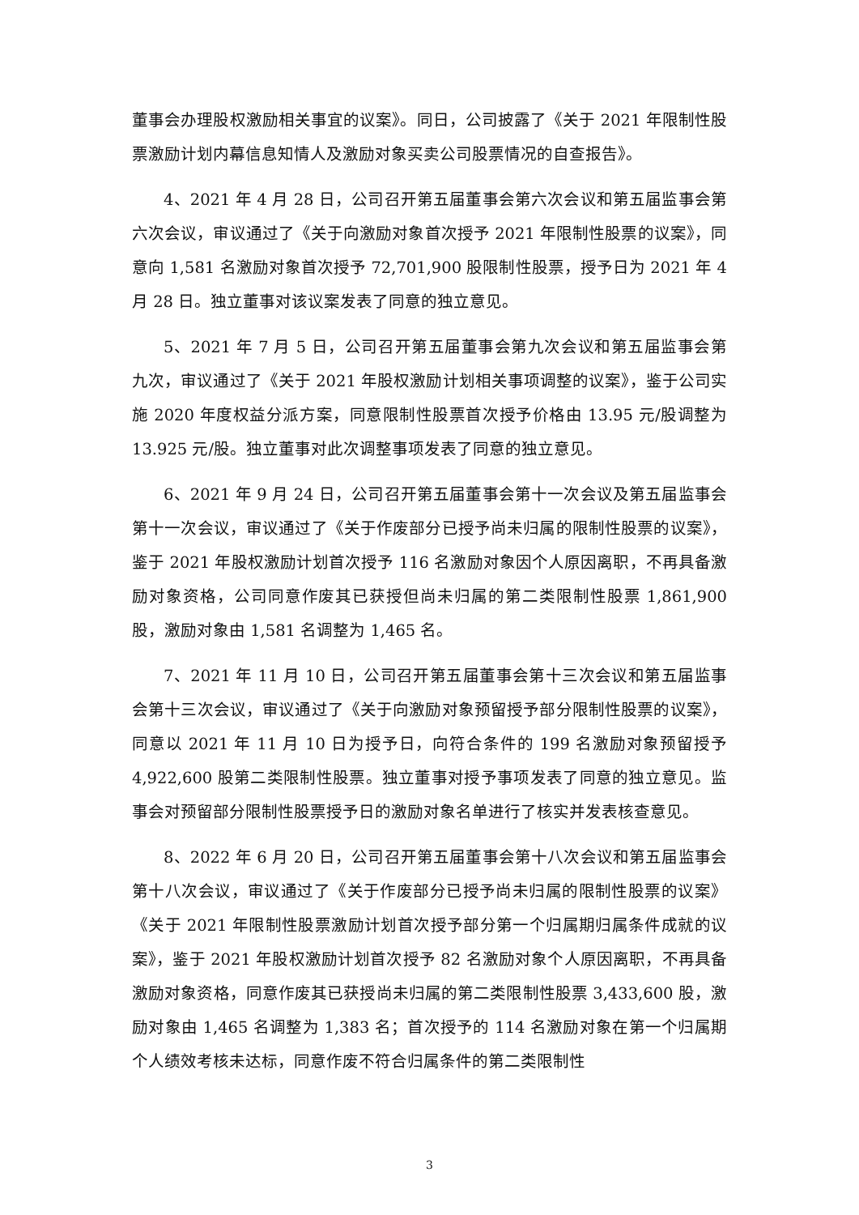董事会办理股权激励相关事宜的议案》。同日，公司披露了《关于 2021 年限制性股票激励计划内幕信息知情人及激励对象买卖公司股票情况的自查报告》。
4、2021 年 4 月 28 日，公司召开第五届董事会第六次会议和第五届监事会第六次会议，审议通过了《关于向激励对象首次授予 2021 年限制性股票的议案》，同意向 1,581 名激励对象首次授予 72,701,900 股限制性股票，授予日为 2021 年 4 月 28 日。独立董事对该议案发表了同意的独立意见。
5、2021 年 7 月 5 日，公司召开第五届董事会第九次会议和第五届监事会第九次，审议通过了《关于 2021 年股权激励计划相关事项调整的议案》，鉴于公司实施 2020 年度权益分派方案，同意限制性股票首次授予价格由 13.95 元/股调整为 13.925 元/股。独立董事对此次调整事项发表了同意的独立意见。
6、2021 年 9 月 24 日，公司召开第五届董事会第十一次会议及第五届监事会第十一次会议，审议通过了《关于作废部分已授予尚未归属的限制性股票的议案》，鉴于 2021 年股权激励计划首次授予 116 名激励对象因个人原因离职，不再具备激励对象资格，公司同意作废其已获授但尚未归属的第二类限制性股票 1,861,900 股，激励对象由 1,581 名调整为 1,465 名。
7、2021 年 11 月 10 日，公司召开第五届董事会第十三次会议和第五届监事会第十三次会议，审议通过了《关于向激励对象预留授予部分限制性股票的议案》，同意以 2021 年 11 月 10 日为授予日，向符合条件的 199 名激励对象预留授予 4,922,600 股第二类限制性股票。独立董事对授予事项发表了同意的独立意见。监事会对预留部分限制性股票授予日的激励对象名单进行了核实并发表核查意见。
8、2022 年 6 月 20 日，公司召开第五届董事会第十八次会议和第五届监事会第十八次会议，审议通过了《关于作废部分已授予尚未归属的限制性股票的议案》《关于 2021 年限制性股票激励计划首次授予部分第一个归属期归属条件成就的议案》，鉴于 2021 年股权激励计划首次授予 82 名激励对象个人原因离职，不再具备激励对象资格，同意作废其已获授尚未归属的第二类限制性股票 3,433,600 股，激励对象由 1,465 名调整为 1,383 名；首次授予的 114 名激励对象在第一个归属期个人绩效考核未达标，同意作废不符合归属条件的第二类限制性
3